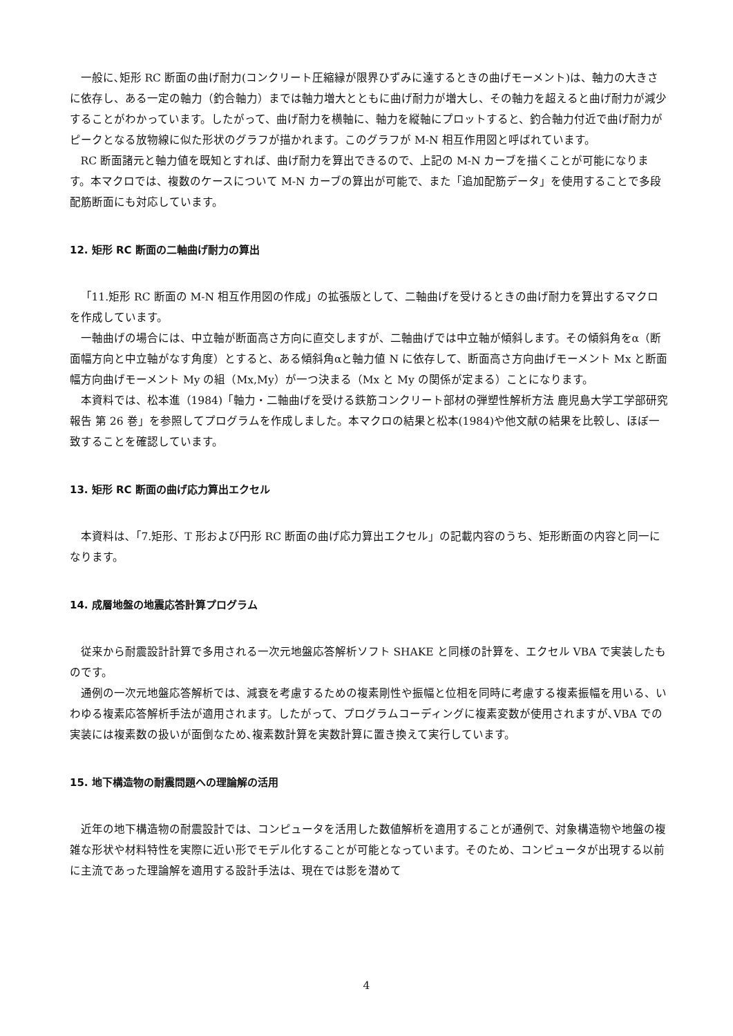一般に､矩形 RC 断面の曲げ耐力(コンクリート圧縮縁が限界ひずみに達するときの曲げモーメント)は、軸力の大きさに依存し、ある一定の軸力（釣合軸力）までは軸力増大とともに曲げ耐力が増大し、その軸力を超えると曲げ耐力が減少することがわかっています。したがって、曲げ耐力を横軸に、軸力を縦軸にプロットすると、釣合軸力付近で曲げ耐力がピークとなる放物線に似た形状のグラフが描かれます。このグラフが M-N 相互作用図と呼ばれています。
RC 断面諸元と軸力値を既知とすれば、曲げ耐力を算出できるので、上記の M-N カーブを描くことが可能になります。本マクロでは、複数のケースについて M-N カーブの算出が可能で、また「追加配筋データ」を使用することで多段配筋断面にも対応しています。
12. 矩形 RC 断面の二軸曲げ耐力の算出
「11.矩形 RC 断面の M-N 相互作用図の作成」の拡張版として、二軸曲げを受けるときの曲げ耐力を算出するマクロを作成しています。
一軸曲げの場合には、中立軸が断面高さ方向に直交しますが、二軸曲げでは中立軸が傾斜します。その傾斜角をα（断面幅方向と中立軸がなす角度）とすると、ある傾斜角αと軸力値 N に依存して、断面高さ方向曲げモーメント Mx と断面幅方向曲げモーメント My の組（Mx,My）が一つ決まる（Mx と My の関係が定まる）ことになります。
本資料では、松本進（1984)「軸力・二軸曲げを受ける鉄筋コンクリート部材の弾塑性解析方法 鹿児島大学工学部研究報告 第 26 巻」を参照してプログラムを作成しました。本マクロの結果と松本(1984)や他文献の結果を比較し、ほぼ一致することを確認しています。
13. 矩形 RC 断面の曲げ応力算出エクセル
本資料は､「7.矩形、T 形および円形 RC 断面の曲げ応力算出エクセル」の記載内容のうち、矩形断面の内容と同一になります。
14. 成層地盤の地震応答計算プログラム
従来から耐震設計計算で多用される一次元地盤応答解析ソフト SHAKE と同様の計算を、エクセル VBA で実装したものです。
通例の一次元地盤応答解析では、減衰を考慮するための複素剛性や振幅と位相を同時に考慮する複素振幅を用いる、いわゆる複素応答解析手法が適用されます。したがって、プログラムコーディングに複素変数が使用されますが､VBA での実装には複素数の扱いが面倒なため､複素数計算を実数計算に置き換えて実行しています。
15. 地下構造物の耐震問題への理論解の活用
近年の地下構造物の耐震設計では、コンピュータを活用した数値解析を適用することが通例で、対象構造物や地盤の複雑な形状や材料特性を実際に近い形でモデル化することが可能となっています。そのため、コンピュータが出現する以前に主流であった理論解を適用する設計手法は、現在では影を潜めて
4